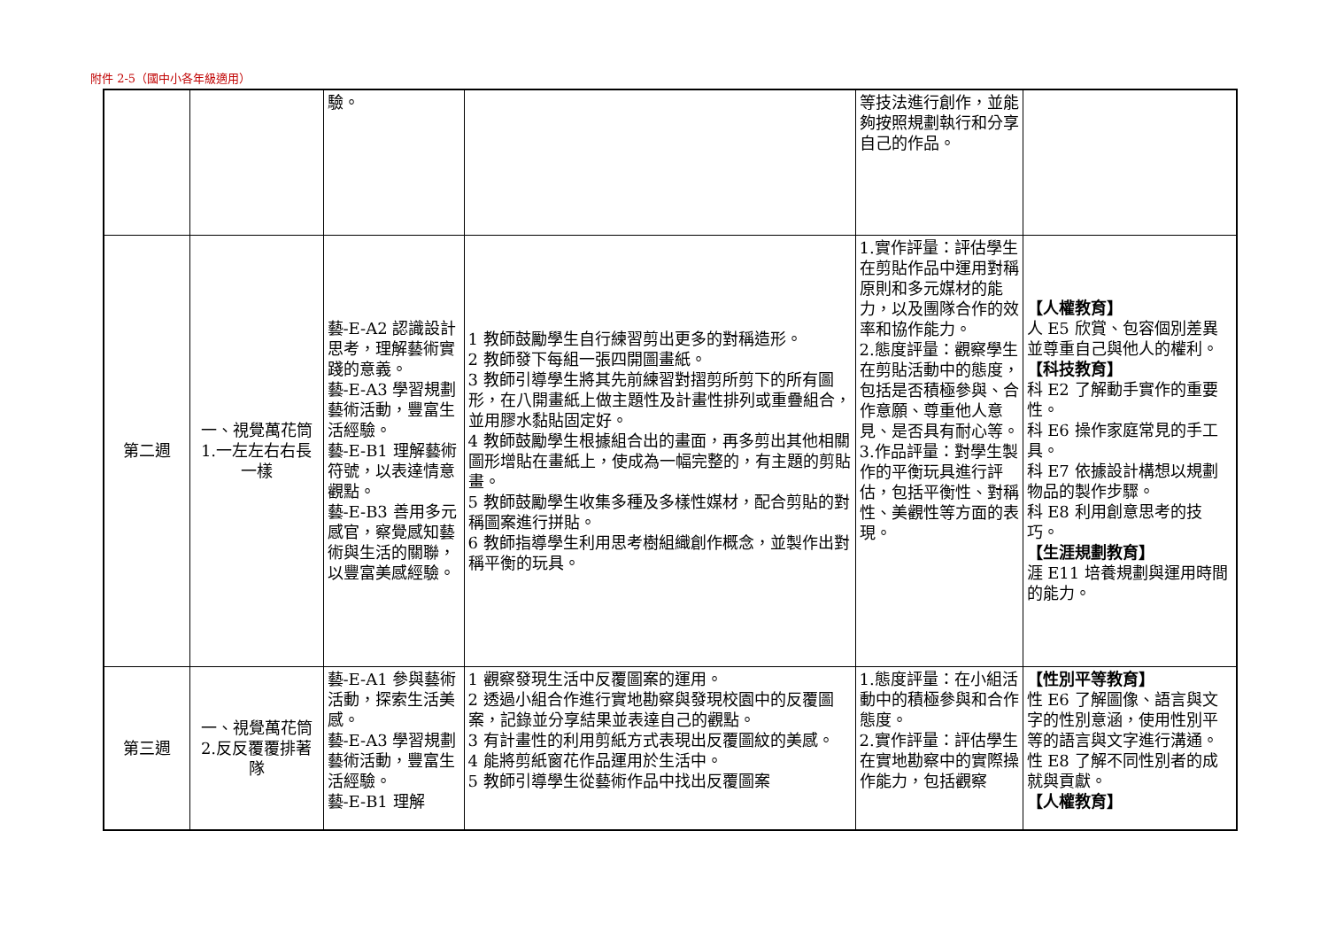附件 2-5（國中小各年級適用）
| | | 驗。 | | 等技法進行創作，並能夠按照規劃執行和分享自己的作品。 | |
| 第二週 | 一、視覺萬花筒 1.一左左右右長一樣 | 藝-E-A2 認識設計思考，理解藝術實踐的意義。 藝-E-A3 學習規劃藝術活動，豐富生活經驗。 藝-E-B1 理解藝術符號，以表達情意觀點。 藝-E-B3 善用多元感官，察覺感知藝術與生活的關聯，以豐富美感經驗。 | 1 教師鼓勵學生自行練習剪出更多的對稱造形。 2 教師發下每組一張四開圖畫紙。 3 教師引導學生將其先前練習對摺剪所剪下的所有圖形，在八開畫紙上做主題性及計畫性排列或重疊組合，並用膠水黏貼固定好。 4 教師鼓勵學生根據組合出的畫面，再多剪出其他相關圖形增貼在畫紙上，使成為一幅完整的，有主題的剪貼畫。 5 教師鼓勵學生收集多種及多樣性媒材，配合剪貼的對稱圖案進行拼貼。 6 教師指導學生利用思考樹組織創作概念，並製作出對稱平衡的玩具。 | 1.實作評量：評估學生在剪貼作品中運用對稱原則和多元媒材的能力，以及團隊合作的效率和協作能力。 2.態度評量：觀察學生在剪貼活動中的態度，包括是否積極參與、合作意願、尊重他人意見、是否具有耐心等。 3.作品評量：對學生製作的平衡玩具進行評估，包括平衡性、對稱性、美觀性等方面的表現。 | 【人權教育】 人 E5 欣賞、包容個別差異並尊重自己與他人的權利。 【科技教育】 科 E2 了解動手實作的重要性。 科 E6 操作家庭常見的手工具。 科 E7 依據設計構想以規劃物品的製作步驟。 科 E8 利用創意思考的技巧。 【生涯規劃教育】 涯 E11 培養規劃與運用時間的能力。 |
| 第三週 | 一、視覺萬花筒 2.反反覆覆排著隊 | 藝-E-A1 參與藝術活動，探索生活美感。 藝-E-A3 學習規劃藝術活動，豐富生活經驗。 藝-E-B1 理解 | 1 觀察發現生活中反覆圖案的運用。 2 透過小組合作進行實地勘察與發現校園中的反覆圖案，記錄並分享結果並表達自己的觀點。 3 有計畫性的利用剪紙方式表現出反覆圖紋的美感。 4 能將剪紙窗花作品運用於生活中。 5 教師引導學生從藝術作品中找出反覆圖案 | 1.態度評量：在小組活動中的積極參與和合作態度。 2.實作評量：評估學生在實地勘察中的實際操作能力，包括觀察 | 【性別平等教育】 性 E6 了解圖像、語言與文字的性別意涵，使用性別平等的語言與文字進行溝通。 性 E8 了解不同性別者的成就與貢獻。 【人權教育】 |